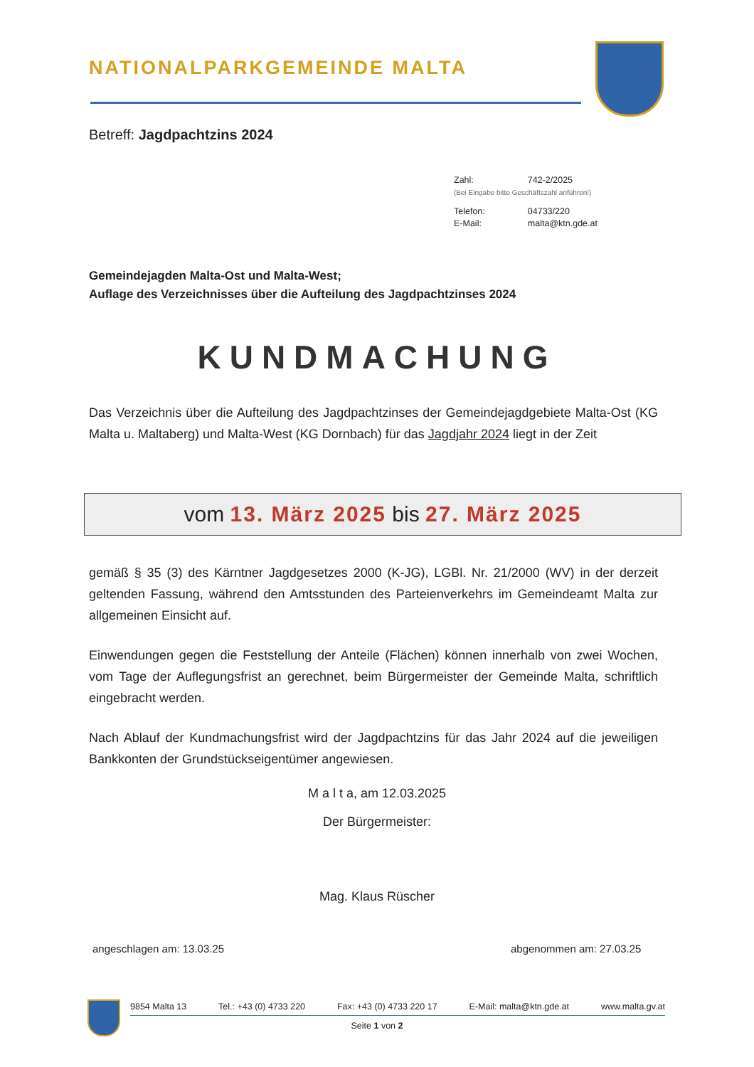NATIONALPARKGEMEINDE MALTA
Betreff: Jagdpachtzins 2024
| Zahl: | 742-2/2025 |
| (Bei Eingabe bitte Geschäftszahl anführen!) | |
| Telefon: | 04733/220 |
| E-Mail: | malta@ktn.gde.at |
Gemeindejagden Malta-Ost und Malta-West;
Auflage des Verzeichnisses über die Aufteilung des Jagdpachtzinses 2024
KUNDMACHUNG
Das Verzeichnis über die Aufteilung des Jagdpachtzinses der Gemeindejagdgebiete Malta-Ost (KG Malta u. Maltaberg) und Malta-West (KG Dornbach) für das Jagdjahr 2024 liegt in der Zeit
vom 13. März 2025 bis 27. März 2025
gemäß § 35 (3) des Kärntner Jagdgesetzes 2000 (K-JG), LGBl. Nr. 21/2000 (WV) in der derzeit geltenden Fassung, während den Amtsstunden des Parteienverkehrs im Gemeindeamt Malta zur allgemeinen Einsicht auf.
Einwendungen gegen die Feststellung der Anteile (Flächen) können innerhalb von zwei Wochen, vom Tage der Auflegungsfrist an gerechnet, beim Bürgermeister der Gemeinde Malta, schriftlich eingebracht werden.
Nach Ablauf der Kundmachungsfrist wird der Jagdpachtzins für das Jahr 2024 auf die jeweiligen Bankkonten der Grundstückseigentümer angewiesen.
M a l t a, am 12.03.2025
Der Bürgermeister:
Mag. Klaus Rüscher
angeschlagen am: 13.03.25 abgenommen am: 27.03.25
9854 Malta 13 Tel.: +43 (0) 4733 220 Fax: +43 (0) 4733 220 17 E-Mail: malta@ktn.gde.at www.malta.gv.at
Seite 1 von 2